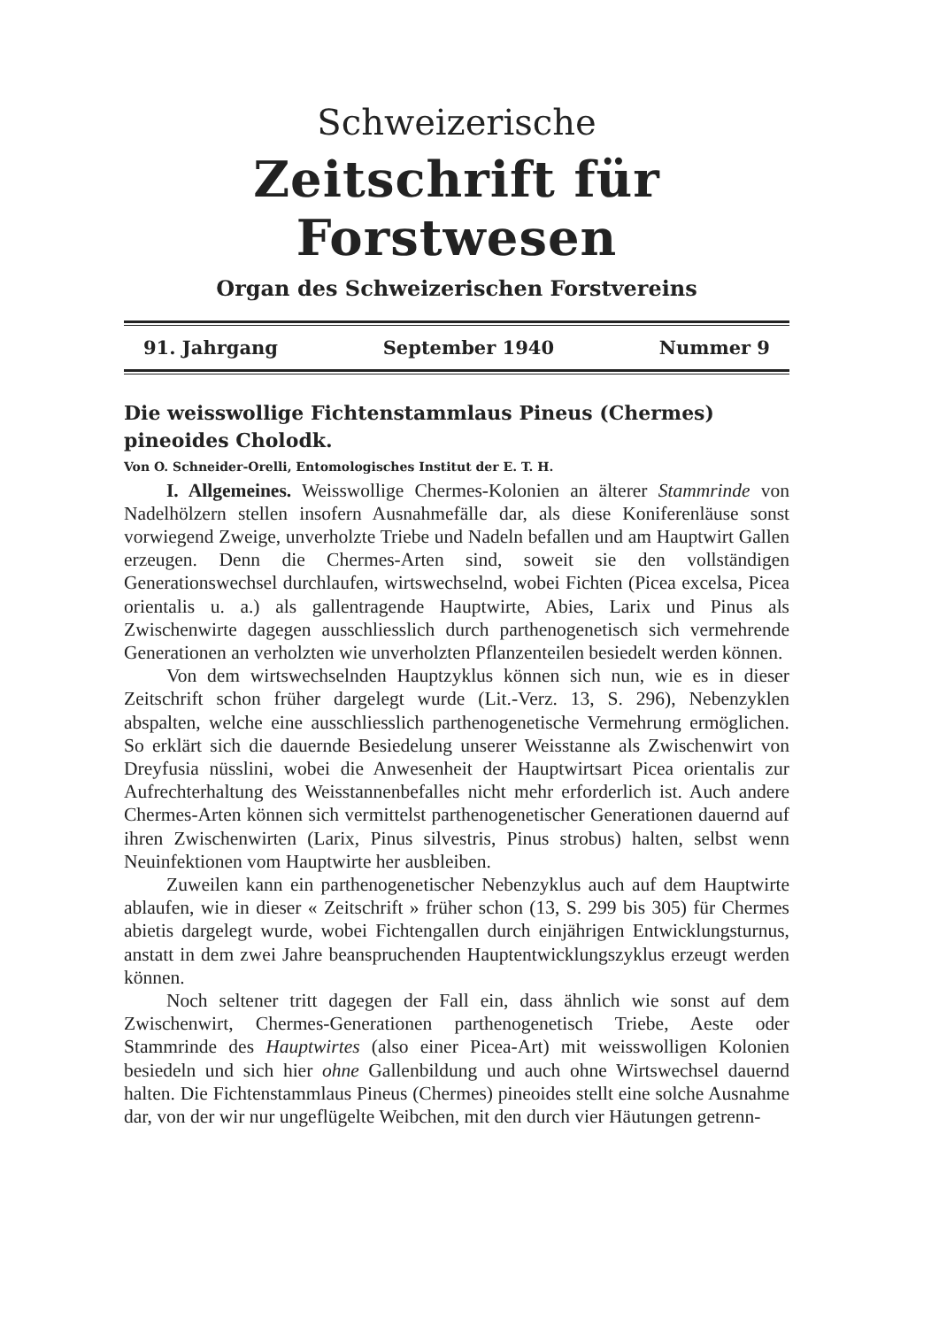Schweizerische
Zeitschrift für Forstwesen
Organ des Schweizerischen Forstvereins
91. Jahrgang September 1940 Nummer 9
Die weisswollige Fichtenstammlaus Pineus (Chermes) pineoides Cholodk.
Von O. Schneider-Orelli, Entomologisches Institut der E. T. H.
I. Allgemeines. Weisswollige Chermes-Kolonien an älterer Stammrinde von Nadelhölzern stellen insofern Ausnahmefälle dar, als diese Koniferenläuse sonst vorwiegend Zweige, unverholzte Triebe und Nadeln befallen und am Hauptwirt Gallen erzeugen. Denn die Chermes-Arten sind, soweit sie den vollständigen Generationswechsel durchlaufen, wirtswechselnd, wobei Fichten (Picea excelsa, Picea orientalis u. a.) als gallentragende Hauptwirte, Abies, Larix und Pinus als Zwischenwirte dagegen ausschliesslich durch parthenogenetisch sich vermehrende Generationen an verholzten wie unverholzten Pflanzenteilen besiedelt werden können.
Von dem wirtswechselnden Hauptzyklus können sich nun, wie es in dieser Zeitschrift schon früher dargelegt wurde (Lit.-Verz. 13, S. 296), Nebenzyklen abspalten, welche eine ausschliesslich parthenogenetische Vermehrung ermöglichen. So erklärt sich die dauernde Besiedelung unserer Weisstanne als Zwischenwirt von Dreyfusia nüsslini, wobei die Anwesenheit der Hauptwirtsart Picea orientalis zur Aufrechterhaltung des Weisstannenbefalles nicht mehr erforderlich ist. Auch andere Chermes-Arten können sich vermittelst parthenogenetischer Generationen dauernd auf ihren Zwischenwirten (Larix, Pinus silvestris, Pinus strobus) halten, selbst wenn Neuinfektionen vom Hauptwirte her ausbleiben.
Zuweilen kann ein parthenogenetischer Nebenzyklus auch auf dem Hauptwirte ablaufen, wie in dieser « Zeitschrift » früher schon (13, S. 299 bis 305) für Chermes abietis dargelegt wurde, wobei Fichtengallen durch einjährigen Entwicklungsturnus, anstatt in dem zwei Jahre beanspruchenden Hauptentwicklungszyklus erzeugt werden können.
Noch seltener tritt dagegen der Fall ein, dass ähnlich wie sonst auf dem Zwischenwirt, Chermes-Generationen parthenogenetisch Triebe, Aeste oder Stammrinde des Hauptwirtes (also einer Picea-Art) mit weisswolligen Kolonien besiedeln und sich hier ohne Gallenbildung und auch ohne Wirtswechsel dauernd halten. Die Fichtenstammlaus Pineus (Chermes) pineoides stellt eine solche Ausnahme dar, von der wir nur ungeflügelte Weibchen, mit den durch vier Häutungen getrenn-